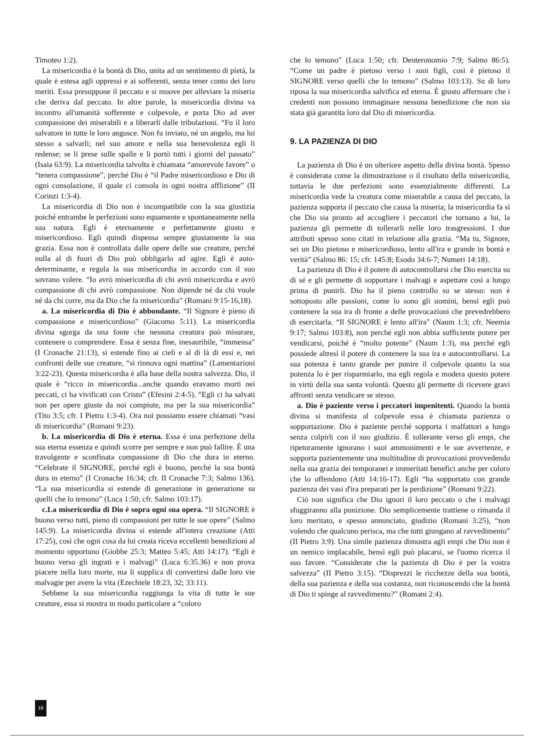Timoteo 1:2).
La misericordia è la bontà di Dio, unita ad un sentimento di pietà, la quale è estesa agli oppressi e ai sofferenti, senza tener conto dei loro meriti. Essa presuppone il peccato e si muove per alleviare la miseria che deriva dal peccato. In altre parole, la misericordia divina va incontro all'umanità sofferente e colpevole, e porta Dio ad aver compassione dei miserabili e a liberarli dalle tribolazioni. “Fu il loro salvatore in tutte le loro angosce. Non fu inviato, né un angelo, ma lui stesso a salvarli; nel suo amore e nella sua benevolenza egli li redense; se li prese sulle spalle e li portò tutti i giorni del passato” (Isaia 63:9). La misericordia talvolta è chiamata “amorevole favore” o “tenera compassione”, perché Dio è “il Padre misericordioso e Dio di ogni consolazione, il quale ci consola in ogni nostra afflizione” (II Corinzi 1:3-4).
La misericordia di Dio non è incompatibile con la sua giustizia poiché entrambe le perfezioni sono equamente e spontaneamente nella sua natura. Egli è eternamente e perfettamente giusto e misericordioso. Egli quindi dispensa sempre giustamente la sua grazia. Essa non è controllata dalle opere delle sue creature, perché nulla al di fuori di Dio può obbligarlo ad agire. Egli è auto-determinante, e regola la sua misericordia in accordo con il suo sovrano volere. “Io avrò misericordia di chi avrò misericordia e avrò compassione di chi avrò compassione. Non dipende né da chi vuole né da chi corre, ma da Dio che fa misericordia” (Romani 9:15-16,18).
a. La misericordia di Dio è abbondante. “Il Signore è pieno di compassione e misericordioso” (Giacomo 5:11). La misericordia divina sgorga da una fonte che nessuna creatura può misurare, contenere o comprendere. Essa è senza fine, inesauribile, “immensa” (I Cronache 21:13), si estende fino ai cieli e al di là di essi e, nei confronti delle sue creature, “si rinnova ogni mattina” (Lamentazioni 3:22-23). Questa misericordia è alla base della nostra salvezza. Dio, il quale è “ricco in misericordia...anche quando eravamo morti nei peccati, ci ha vivificati con Cristo” (Efesini 2:4-5). “Egli ci ha salvati non per opere giuste da noi compiute, ma per la sua misericordia” (Tito 3:5; cfr. I Pietro 1:3-4). Ora noi possiamo essere chiamati “vasi di misericordia” (Romani 9:23).
b. La misericordia di Dio è eterna. Essa è una perfezione della sua eterna essenza e quindi scorre per sempre e non può fallire. È una travolgente e sconfinata compassione di Dio che dura in eterno. “Celebrate il SIGNORE, perché egli è buono, perché la sua bontà dura in eterno” (I Cronache 16:34; cfr. II Cronache 7:3; Salmo 136). “La sua misericordia si estende di generazione in generazione su quelli che lo temono” (Luca 1:50; cfr. Salmo 103:17).
c.La misericordia di Dio è sopra ogni sua opera. “Il SIGNORE è buono verso tutti, pieno di compassioni per tutte le sue opere” (Salmo 145:9). La misericordia divina si estende all'intera creazione (Atti 17:25), così che ogni cosa da lui creata riceva eccellenti benedizioni al momento opportuno (Giobbe 25:3; Matteo 5:45; Atti 14:17). “Egli è buono verso gli ingrati e i malvagi” (Luca 6:35.36) e non prova piacere nella loro morte, ma li supplica di convertirsi dalle loro vie malvagie per avere la vita (Ezechiele 18:23, 32; 33:11).
Sebbene la sua misericordia raggiunga la vita di tutte le sue creature, essa si mostra in modo particolare a “coloro
che lo temono” (Luca 1:50; cfr. Deuteronomio 7:9; Salmo 86:5). “Come un padre è pietoso verso i suoi figli, così è pietoso il SIGNORE verso quelli che lo temono” (Salmo 103:13). Su di loro riposa la sua misericordia salvifica ed eterna. È giusto affermare che i credenti non possono immaginare nessuna benedizione che non sia stata già garantita loro dal Dio di misericordia.
9. LA PAZIENZA DI DIO
La pazienza di Dio è un ulteriore aspetto della divina bontà. Spesso è considerata come la dimostrazione o il risultato della misericordia, tuttavia le due perfezioni sono essenzialmente differenti. La misericordia vede la creatura come miserabile a causa del peccato, la pazienza sopporta il peccato che causa la miseria; la misericordia fa sì che Dio sia pronto ad accogliere i peccatori che tornano a lui, la pazienza gli permette di tollerarli nelle loro trasgressioni. I due attributi spesso sono citati in relazione alla grazia. “Ma tu, Signore, sei un Dio pietoso e misericordioso, lento all'ira e grande in bontà e verità” (Salmo 86: 15; cfr. 145:8; Esodo 34:6-7; Numeri 14:18).
La pazienza di Dio è il potere di autocontrollarsi che Dio esercita su di sé e gli permette di sopportare i malvagi e aspettare così a lungo prima di punirli. Dio ha il pieno controllo su se stesso: non è sottoposto alle passioni, come lo sono gli uomini, bensì egli può contenere la sua ira di fronte a delle provocazioni che prevedrebbero di esercitarla. “Il SIGNORE è lento all'ira” (Naum 1:3; cfr. Neemia 9:17; Salmo 103:8), non perché egli non abbia sufficiente potere per vendicarsi, poiché è “molto potente” (Naum 1:3), ma perché egli possiede altresì il potere di contenere la sua ira e autocontrollarsi. La sua potenza è tanto grande per punire il colpevole quanto la sua potenza lo è per risparmiarlo, ma egli regola e modera questo potere in virtù della sua santa volontà. Questo gli permette di ricevere gravi affronti senza vendicare se stesso.
a. Dio è paziente verso i peccatori impenitenti. Quando la bontà divina si manifesta al colpevole essa è chiamata pazienza o sopportazione. Dio è paziente perché sopporta i malfattori a lungo senza colpirli con il suo giudizio. È tollerante verso gli empi, che ripeturamente ignorano i suoi ammonimenti e le sue avvertenze, e sopporta pazientemente una moltitudine di provocazioni provvedendo nella sua grazia dei temporanei e immeritati benefici anche per coloro che lo offendono (Atti 14:16-17). Egli “ha sopportato con grande pazienza dei vasi d'ira preparati per la perdizione” (Romani 9:22).
Ciò non significa che Dio ignori il loro peccato o che i malvagi sfuggiranno alla punizione. Dio semplicemente trattiene o rimanda il loro meritato, e spesso annunciato, giudizio (Romani 3:25), “non volendo che qualcuno perisca, ma che tutti giungano al ravvedimento” (II Pietro 3:9). Una simile pazienza dimostra agli empi che Dio non è un nemico implacabile, bensì egli può placarsi, se l'uomo ricerca il suo favore. “Considerate che la pazienza di Dio è per la vostra salvezza” (II Pietro 3:15). “Disprezzi le ricchezze della sua bontà, della sua pazienza e della sua costanza, non riconoscendo che la bontà di Dio ti spinge al ravvedimento?” (Romani 2:4).
16